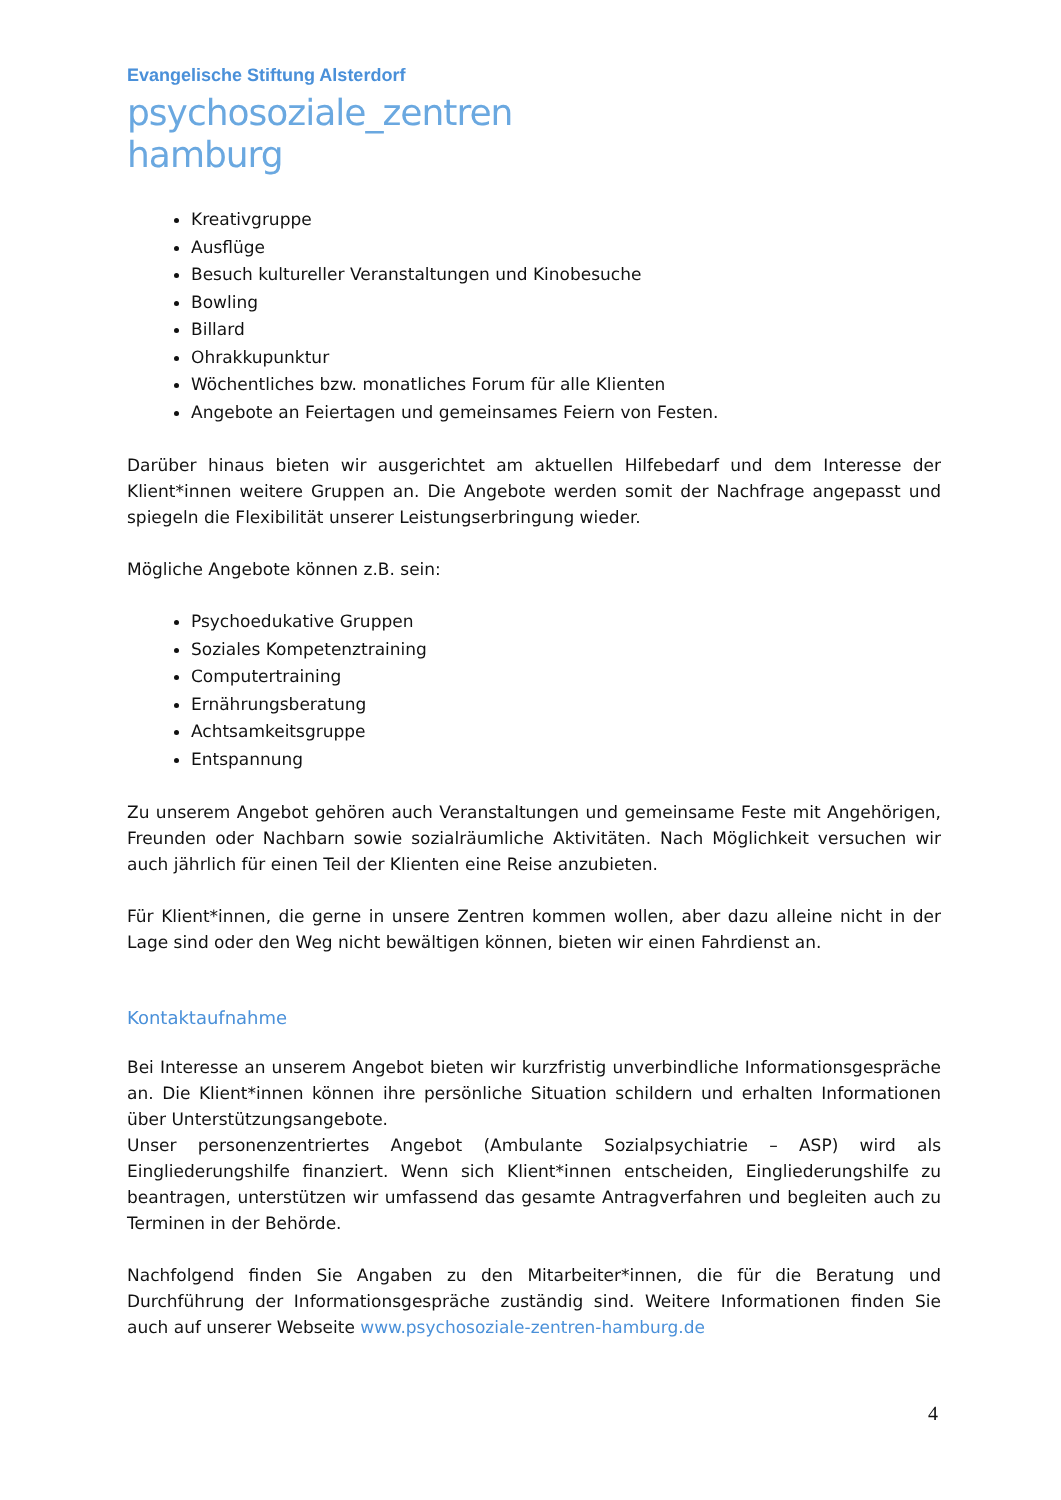Evangelische Stiftung Alsterdorf
psychosoziale_zentren
hamburg
Kreativgruppe
Ausflüge
Besuch kultureller Veranstaltungen und Kinobesuche
Bowling
Billard
Ohrakkupunktur
Wöchentliches bzw. monatliches Forum für alle Klienten
Angebote an Feiertagen und gemeinsames Feiern von Festen.
Darüber hinaus bieten wir ausgerichtet am aktuellen Hilfebedarf und dem Interesse der Klient*innen weitere Gruppen an. Die Angebote werden somit der Nachfrage angepasst und spiegeln die Flexibilität unserer Leistungserbringung wieder.
Mögliche Angebote können z.B. sein:
Psychoedukative Gruppen
Soziales Kompetenztraining
Computertraining
Ernährungsberatung
Achtsamkeitsgruppe
Entspannung
Zu unserem Angebot gehören auch Veranstaltungen und gemeinsame Feste mit Angehörigen, Freunden oder Nachbarn sowie sozialräumliche Aktivitäten. Nach Möglichkeit versuchen wir auch jährlich für einen Teil der Klienten eine Reise anzubieten.
Für Klient*innen, die gerne in unsere Zentren kommen wollen, aber dazu alleine nicht in der Lage sind oder den Weg nicht bewältigen können, bieten wir einen Fahrdienst an.
Kontaktaufnahme
Bei Interesse an unserem Angebot bieten wir kurzfristig unverbindliche Informationsgespräche an. Die Klient*innen können ihre persönliche Situation schildern und erhalten Informationen über Unterstützungsangebote.
Unser personenzentriertes Angebot (Ambulante Sozialpsychiatrie – ASP) wird als Eingliederungshilfe finanziert. Wenn sich Klient*innen entscheiden, Eingliederungshilfe zu beantragen, unterstützen wir umfassend das gesamte Antragverfahren und begleiten auch zu Terminen in der Behörde.
Nachfolgend finden Sie Angaben zu den Mitarbeiter*innen, die für die Beratung und Durchführung der Informationsgespräche zuständig sind. Weitere Informationen finden Sie auch auf unserer Webseite www.psychosoziale-zentren-hamburg.de
4